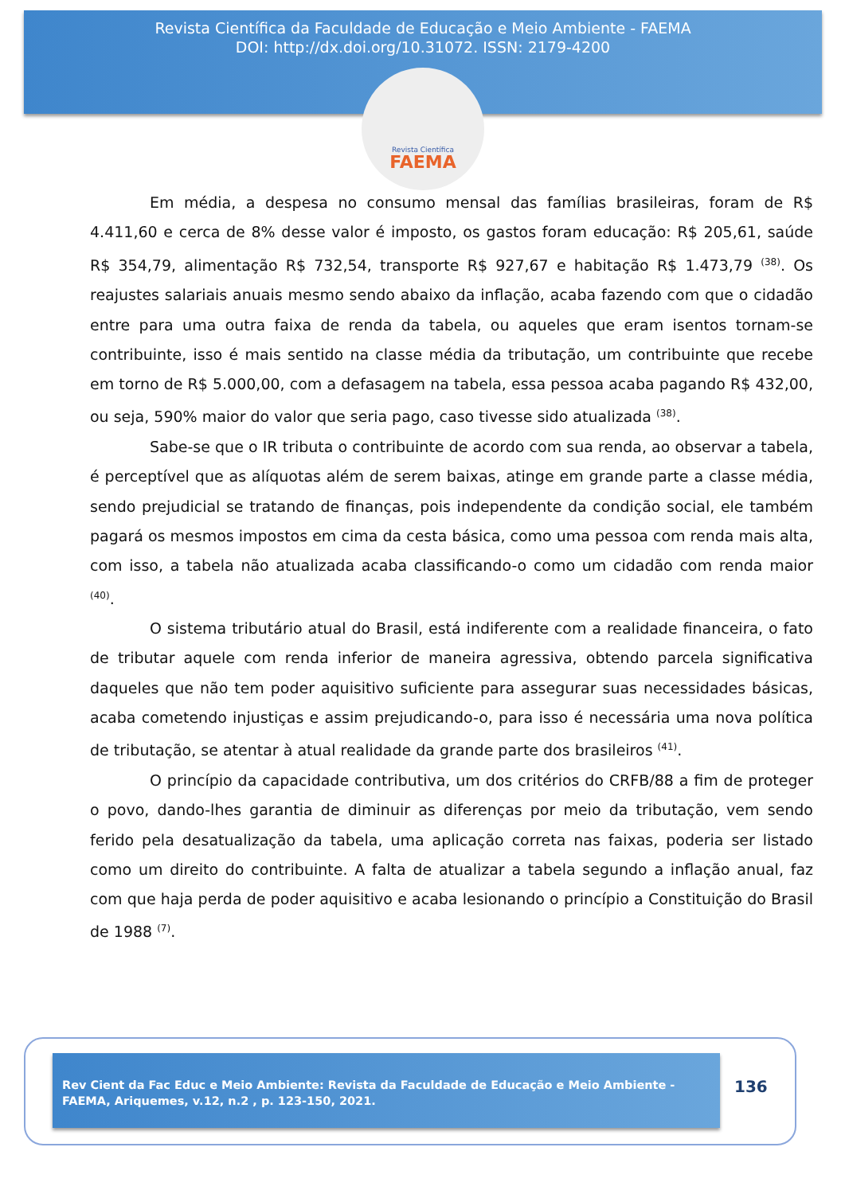Revista Científica da Faculdade de Educação e Meio Ambiente - FAEMA
DOI: http://dx.doi.org/10.31072. ISSN: 2179-4200
Revista Científica
FAEMA
Em média, a despesa no consumo mensal das famílias brasileiras, foram de R$ 4.411,60 e cerca de 8% desse valor é imposto, os gastos foram educação: R$ 205,61, saúde R$ 354,79, alimentação R$ 732,54, transporte R$ 927,67 e habitação R$ 1.473,79 <sup>(38)</sup>. Os reajustes salariais anuais mesmo sendo abaixo da inflação, acaba fazendo com que o cidadão entre para uma outra faixa de renda da tabela, ou aqueles que eram isentos tornam-se contribuinte, isso é mais sentido na classe média da tributação, um contribuinte que recebe em torno de R$ 5.000,00, com a defasagem na tabela, essa pessoa acaba pagando R$ 432,00, ou seja, 590% maior do valor que seria pago, caso tivesse sido atualizada <sup>(38)</sup>.
Sabe-se que o IR tributa o contribuinte de acordo com sua renda, ao observar a tabela, é perceptível que as alíquotas além de serem baixas, atinge em grande parte a classe média, sendo prejudicial se tratando de finanças, pois independente da condição social, ele também pagará os mesmos impostos em cima da cesta básica, como uma pessoa com renda mais alta, com isso, a tabela não atualizada acaba classificando-o como um cidadão com renda maior <sup>(40)</sup>.
O sistema tributário atual do Brasil, está indiferente com a realidade financeira, o fato de tributar aquele com renda inferior de maneira agressiva, obtendo parcela significativa daqueles que não tem poder aquisitivo suficiente para assegurar suas necessidades básicas, acaba cometendo injustiças e assim prejudicando-o, para isso é necessária uma nova política de tributação, se atentar à atual realidade da grande parte dos brasileiros <sup>(41)</sup>.
O princípio da capacidade contributiva, um dos critérios do CRFB/88 a fim de proteger o povo, dando-lhes garantia de diminuir as diferenças por meio da tributação, vem sendo ferido pela desatualização da tabela, uma aplicação correta nas faixas, poderia ser listado como um direito do contribuinte. A falta de atualizar a tabela segundo a inflação anual, faz com que haja perda de poder aquisitivo e acaba lesionando o princípio a Constituição do Brasil de 1988 <sup>(7)</sup>.
Rev Cient da Fac Educ e Meio Ambiente: Revista da Faculdade de Educação e Meio Ambiente - FAEMA, Ariquemes, v.12, n.2 , p. 123-150, 2021.
136